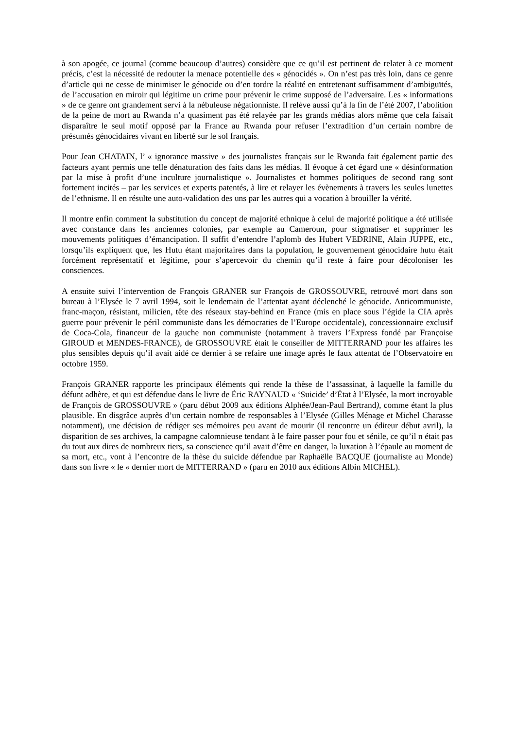à son apogée, ce journal (comme beaucoup d’autres) considère que ce qu’il est pertinent de relater à ce moment précis, c’est la nécessité de redouter la menace potentielle des « génocidés ». On n’est pas très loin, dans ce genre d’article qui ne cesse de minimiser le génocide ou d’en tordre la réalité en entretenant suffisamment d’ambiguïtés, de l’accusation en miroir qui légitime un crime pour prévenir le crime supposé de l’adversaire. Les « informations » de ce genre ont grandement servi à la nébuleuse négationniste. Il relève aussi qu’à la fin de l’été 2007, l’abolition de la peine de mort au Rwanda n’a quasiment pas été relayée par les grands médias alors même que cela faisait disparaître le seul motif opposé par la France au Rwanda pour refuser l’extradition d’un certain nombre de présumés génocidaires vivant en liberté sur le sol français.
Pour Jean CHATAIN, l’ « ignorance massive » des journalistes français sur le Rwanda fait également partie des facteurs ayant permis une telle dénaturation des faits dans les médias. Il évoque à cet égard une « désinformation par la mise à profit d’une inculture journalistique ». Journalistes et hommes politiques de second rang sont fortement incités – par les services et experts patentés, à lire et relayer les évènements à travers les seules lunettes de l’ethnisme. Il en résulte une auto-validation des uns par les autres qui a vocation à brouiller la vérité.
Il montre enfin comment la substitution du concept de majorité ethnique à celui de majorité politique a été utilisée avec constance dans les anciennes colonies, par exemple au Cameroun, pour stigmatiser et supprimer les mouvements politiques d’émancipation. Il suffit d’entendre l’aplomb des Hubert VEDRINE, Alain JUPPE, etc., lorsqu’ils expliquent que, les Hutu étant majoritaires dans la population, le gouvernement génocidaire hutu était forcément représentatif et légitime, pour s’apercevoir du chemin qu’il reste à faire pour décoloniser les consciences.
A ensuite suivi l’intervention de François GRANER sur François de GROSSOUVRE, retrouvé mort dans son bureau à l’Elysée le 7 avril 1994, soit le lendemain de l’attentat ayant déclenché le génocide. Anticommuniste, franc-maçon, résistant, milicien, tête des réseaux stay-behind en France (mis en place sous l’égide la CIA après guerre pour prévenir le péril communiste dans les démocraties de l’Europe occidentale), concessionnaire exclusif de Coca-Cola, financeur de la gauche non communiste (notamment à travers l’Express fondé par Françoise GIROUD et MENDES-FRANCE), de GROSSOUVRE était le conseiller de MITTERRAND pour les affaires les plus sensibles depuis qu’il avait aidé ce dernier à se refaire une image après le faux attentat de l’Observatoire en octobre 1959.
François GRANER rapporte les principaux éléments qui rende la thèse de l’assassinat, à laquelle la famille du défunt adhère, et qui est défendue dans le livre de Éric RAYNAUD « ‘Suicide’ d’État à l’Elysée, la mort incroyable de François de GROSSOUVRE » (paru début 2009 aux éditions Alphée/Jean-Paul Bertrand), comme étant la plus plausible. En disgrâce auprès d’un certain nombre de responsables à l’Elysée (Gilles Ménage et Michel Charasse notamment), une décision de rédiger ses mémoires peu avant de mourir (il rencontre un éditeur début avril), la disparition de ses archives, la campagne calomnieuse tendant à le faire passer pour fou et sénile, ce qu’il n était pas du tout aux dires de nombreux tiers, sa conscience qu’il avait d’être en danger, la luxation à l’épaule au moment de sa mort, etc., vont à l’encontre de la thèse du suicide défendue par Raphaëlle BACQUE (journaliste au Monde) dans son livre « le « dernier mort de MITTERRAND » (paru en 2010 aux éditions Albin MICHEL).